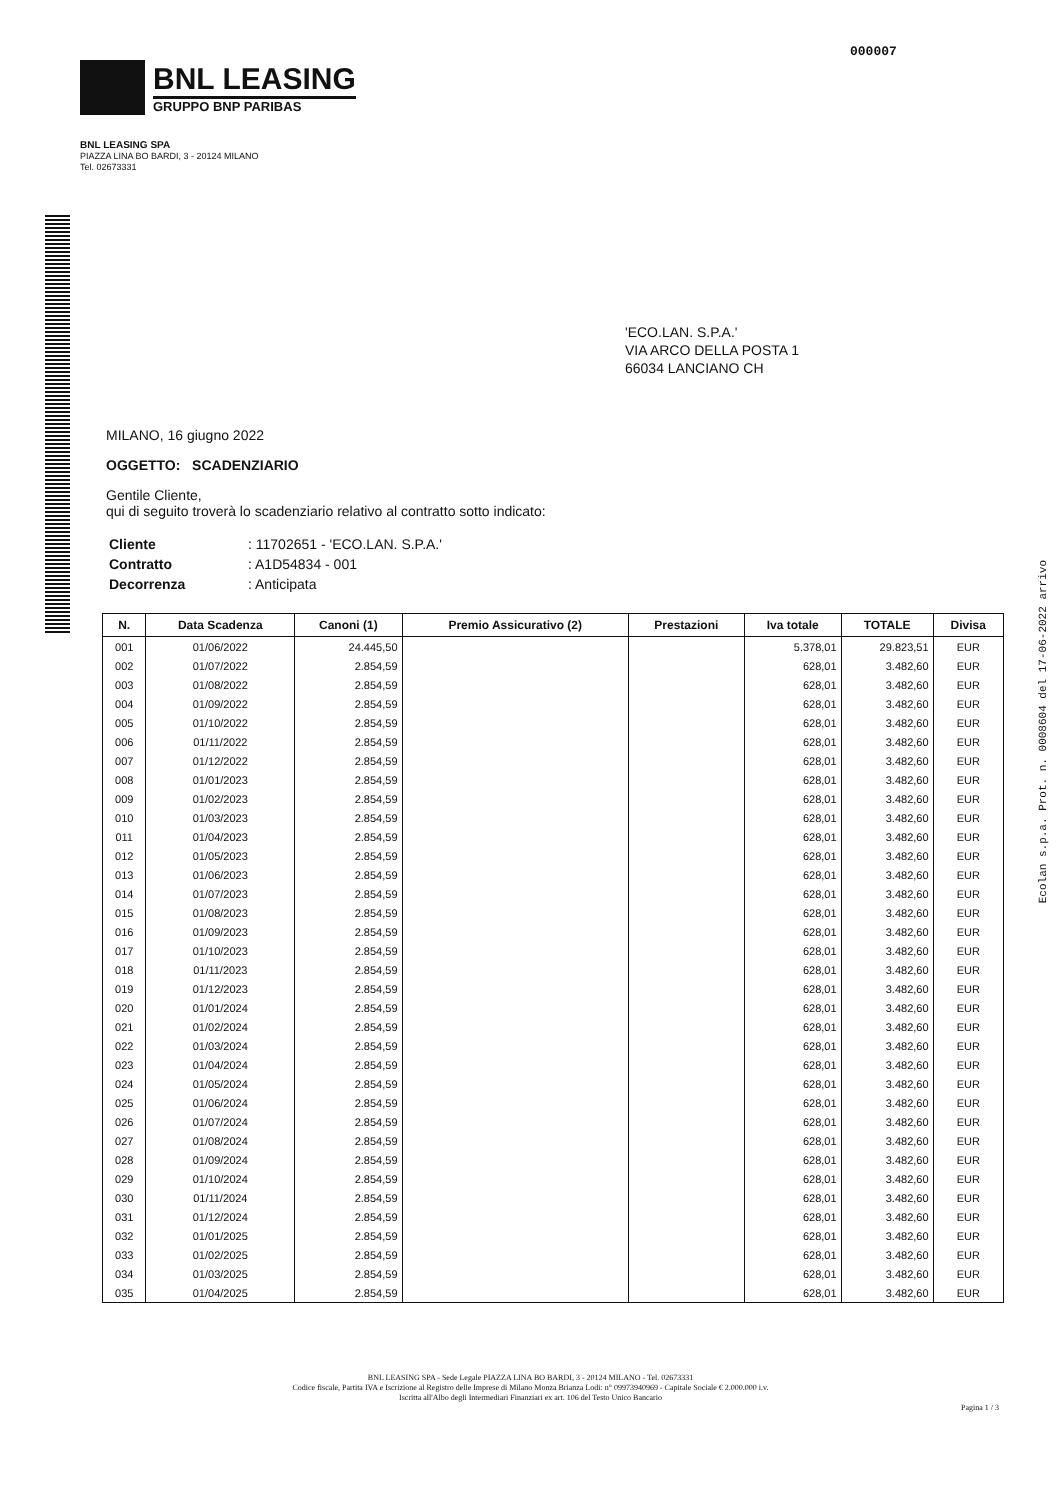000007
BNL LEASING
GRUPPO BNP PARIBAS
BNL LEASING SPA
PIAZZA LINA BO BARDI, 3 - 20124 MILANO
Tel. 02673331
'ECO.LAN. S.P.A.'
VIA ARCO DELLA POSTA 1
66034 LANCIANO CH
MILANO, 16 giugno 2022
OGGETTO: SCADENZIARIO
Gentile Cliente,
qui di seguito troverà lo scadenziario relativo al contratto sotto indicato:
| Cliente | : 11702651 - 'ECO.LAN. S.P.A.' |
| Contratto | : A1D54834 - 001 |
| Decorrenza | : Anticipata |
| N. | Data Scadenza | Canoni (1) | Premio Assicurativo (2) | Prestazioni | Iva totale | TOTALE | Divisa |
| --- | --- | --- | --- | --- | --- | --- | --- |
| 001 | 01/06/2022 | 24.445,50 | | | 5.378,01 | 29.823,51 | EUR |
| 002 | 01/07/2022 | 2.854,59 | | | 628,01 | 3.482,60 | EUR |
| 003 | 01/08/2022 | 2.854,59 | | | 628,01 | 3.482,60 | EUR |
| 004 | 01/09/2022 | 2.854,59 | | | 628,01 | 3.482,60 | EUR |
| 005 | 01/10/2022 | 2.854,59 | | | 628,01 | 3.482,60 | EUR |
| 006 | 01/11/2022 | 2.854,59 | | | 628,01 | 3.482,60 | EUR |
| 007 | 01/12/2022 | 2.854,59 | | | 628,01 | 3.482,60 | EUR |
| 008 | 01/01/2023 | 2.854,59 | | | 628,01 | 3.482,60 | EUR |
| 009 | 01/02/2023 | 2.854,59 | | | 628,01 | 3.482,60 | EUR |
| 010 | 01/03/2023 | 2.854,59 | | | 628,01 | 3.482,60 | EUR |
| 011 | 01/04/2023 | 2.854,59 | | | 628,01 | 3.482,60 | EUR |
| 012 | 01/05/2023 | 2.854,59 | | | 628,01 | 3.482,60 | EUR |
| 013 | 01/06/2023 | 2.854,59 | | | 628,01 | 3.482,60 | EUR |
| 014 | 01/07/2023 | 2.854,59 | | | 628,01 | 3.482,60 | EUR |
| 015 | 01/08/2023 | 2.854,59 | | | 628,01 | 3.482,60 | EUR |
| 016 | 01/09/2023 | 2.854,59 | | | 628,01 | 3.482,60 | EUR |
| 017 | 01/10/2023 | 2.854,59 | | | 628,01 | 3.482,60 | EUR |
| 018 | 01/11/2023 | 2.854,59 | | | 628,01 | 3.482,60 | EUR |
| 019 | 01/12/2023 | 2.854,59 | | | 628,01 | 3.482,60 | EUR |
| 020 | 01/01/2024 | 2.854,59 | | | 628,01 | 3.482,60 | EUR |
| 021 | 01/02/2024 | 2.854,59 | | | 628,01 | 3.482,60 | EUR |
| 022 | 01/03/2024 | 2.854,59 | | | 628,01 | 3.482,60 | EUR |
| 023 | 01/04/2024 | 2.854,59 | | | 628,01 | 3.482,60 | EUR |
| 024 | 01/05/2024 | 2.854,59 | | | 628,01 | 3.482,60 | EUR |
| 025 | 01/06/2024 | 2.854,59 | | | 628,01 | 3.482,60 | EUR |
| 026 | 01/07/2024 | 2.854,59 | | | 628,01 | 3.482,60 | EUR |
| 027 | 01/08/2024 | 2.854,59 | | | 628,01 | 3.482,60 | EUR |
| 028 | 01/09/2024 | 2.854,59 | | | 628,01 | 3.482,60 | EUR |
| 029 | 01/10/2024 | 2.854,59 | | | 628,01 | 3.482,60 | EUR |
| 030 | 01/11/2024 | 2.854,59 | | | 628,01 | 3.482,60 | EUR |
| 031 | 01/12/2024 | 2.854,59 | | | 628,01 | 3.482,60 | EUR |
| 032 | 01/01/2025 | 2.854,59 | | | 628,01 | 3.482,60 | EUR |
| 033 | 01/02/2025 | 2.854,59 | | | 628,01 | 3.482,60 | EUR |
| 034 | 01/03/2025 | 2.854,59 | | | 628,01 | 3.482,60 | EUR |
| 035 | 01/04/2025 | 2.854,59 | | | 628,01 | 3.482,60 | EUR |
BNL LEASING SPA - Sede Legale PIAZZA LINA BO BARDI, 3 - 20124 MILANO - Tel. 02673331
Codice fiscale, Partita IVA e Iscrizione al Registro delle Imprese di Milano Monza Brianza Lodi: n° 09973940969 - Capitale Sociale € 2.000.000 i.v.
Iscritta all'Albo degli Intermediari Finanziari ex art. 106 del Testo Unico Bancario
Pagina 1 / 3
Ecolan s.p.a. Prot. n. 0008604 del 17-06-2022 arrivo